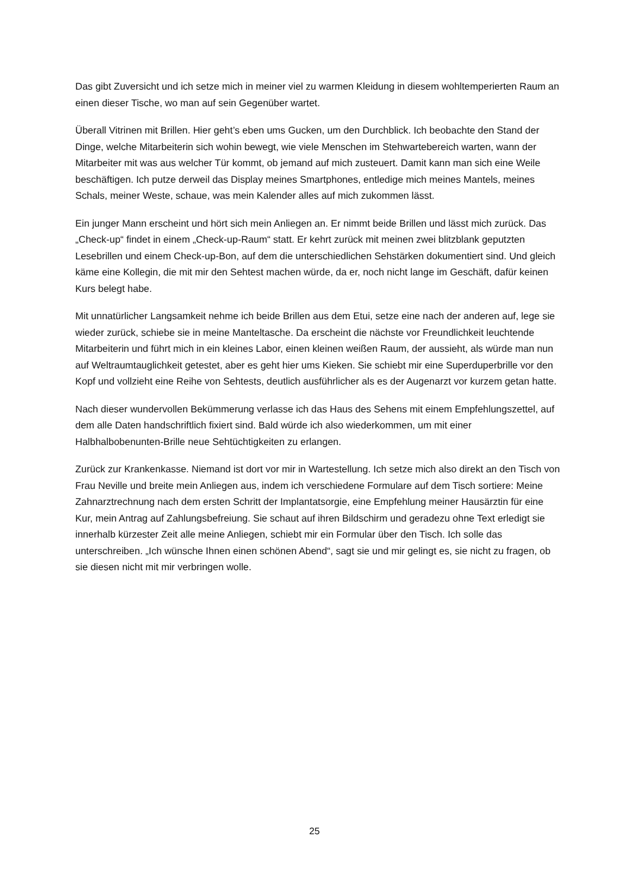Das gibt Zuversicht und ich setze mich in meiner viel zu warmen Kleidung in diesem wohltemperierten Raum an einen dieser Tische, wo man auf sein Gegenüber wartet.
Überall Vitrinen mit Brillen. Hier geht’s eben ums Gucken, um den Durchblick. Ich beobachte den Stand der Dinge, welche Mitarbeiterin sich wohin bewegt, wie viele Menschen im Stehwartebereich warten, wann der Mitarbeiter mit was aus welcher Tür kommt, ob jemand auf mich zusteuert. Damit kann man sich eine Weile beschäftigen. Ich putze derweil das Display meines Smartphones, entledige mich meines Mantels, meines Schals, meiner Weste, schaue, was mein Kalender alles auf mich zukommen lässt.
Ein junger Mann erscheint und hört sich mein Anliegen an. Er nimmt beide Brillen und lässt mich zurück. Das „Check-up“ findet in einem „Check-up-Raum“ statt. Er kehrt zurück mit meinen zwei blitzblank geputzten Lesebrillen und einem Check-up-Bon, auf dem die unterschiedlichen Sehstärken dokumentiert sind. Und gleich käme eine Kollegin, die mit mir den Sehtest machen würde, da er, noch nicht lange im Geschäft, dafür keinen Kurs belegt habe.
Mit unnatürlicher Langsamkeit nehme ich beide Brillen aus dem Etui, setze eine nach der anderen auf, lege sie wieder zurück, schiebe sie in meine Manteltasche. Da erscheint die nächste vor Freundlichkeit leuchtende Mitarbeiterin und führt mich in ein kleines Labor, einen kleinen weißen Raum, der aussieht, als würde man nun auf Weltraumtauglichkeit getestet, aber es geht hier ums Kieken. Sie schiebt mir eine Superduperbrille vor den Kopf und vollzieht eine Reihe von Sehtests, deutlich ausführlicher als es der Augenarzt vor kurzem getan hatte.
Nach dieser wundervollen Bekümmerung verlasse ich das Haus des Sehens mit einem Empfehlungszettel, auf dem alle Daten handschriftlich fixiert sind. Bald würde ich also wiederkommen, um mit einer Halbhalbobenunten-Brille neue Sehtüchtigkeiten zu erlangen.
Zurück zur Krankenkasse. Niemand ist dort vor mir in Wartestellung. Ich setze mich also direkt an den Tisch von Frau Neville und breite mein Anliegen aus, indem ich verschiedene Formulare auf dem Tisch sortiere: Meine Zahnarztrechnung nach dem ersten Schritt der Implantatsorgie, eine Empfehlung meiner Hausärztin für eine Kur, mein Antrag auf Zahlungsbefreiung. Sie schaut auf ihren Bildschirm und geradezu ohne Text erledigt sie innerhalb kürzester Zeit alle meine Anliegen, schiebt mir ein Formular über den Tisch. Ich solle das unterschreiben. „Ich wünsche Ihnen einen schönen Abend“, sagt sie und mir gelingt es, sie nicht zu fragen, ob sie diesen nicht mit mir verbringen wolle.
25